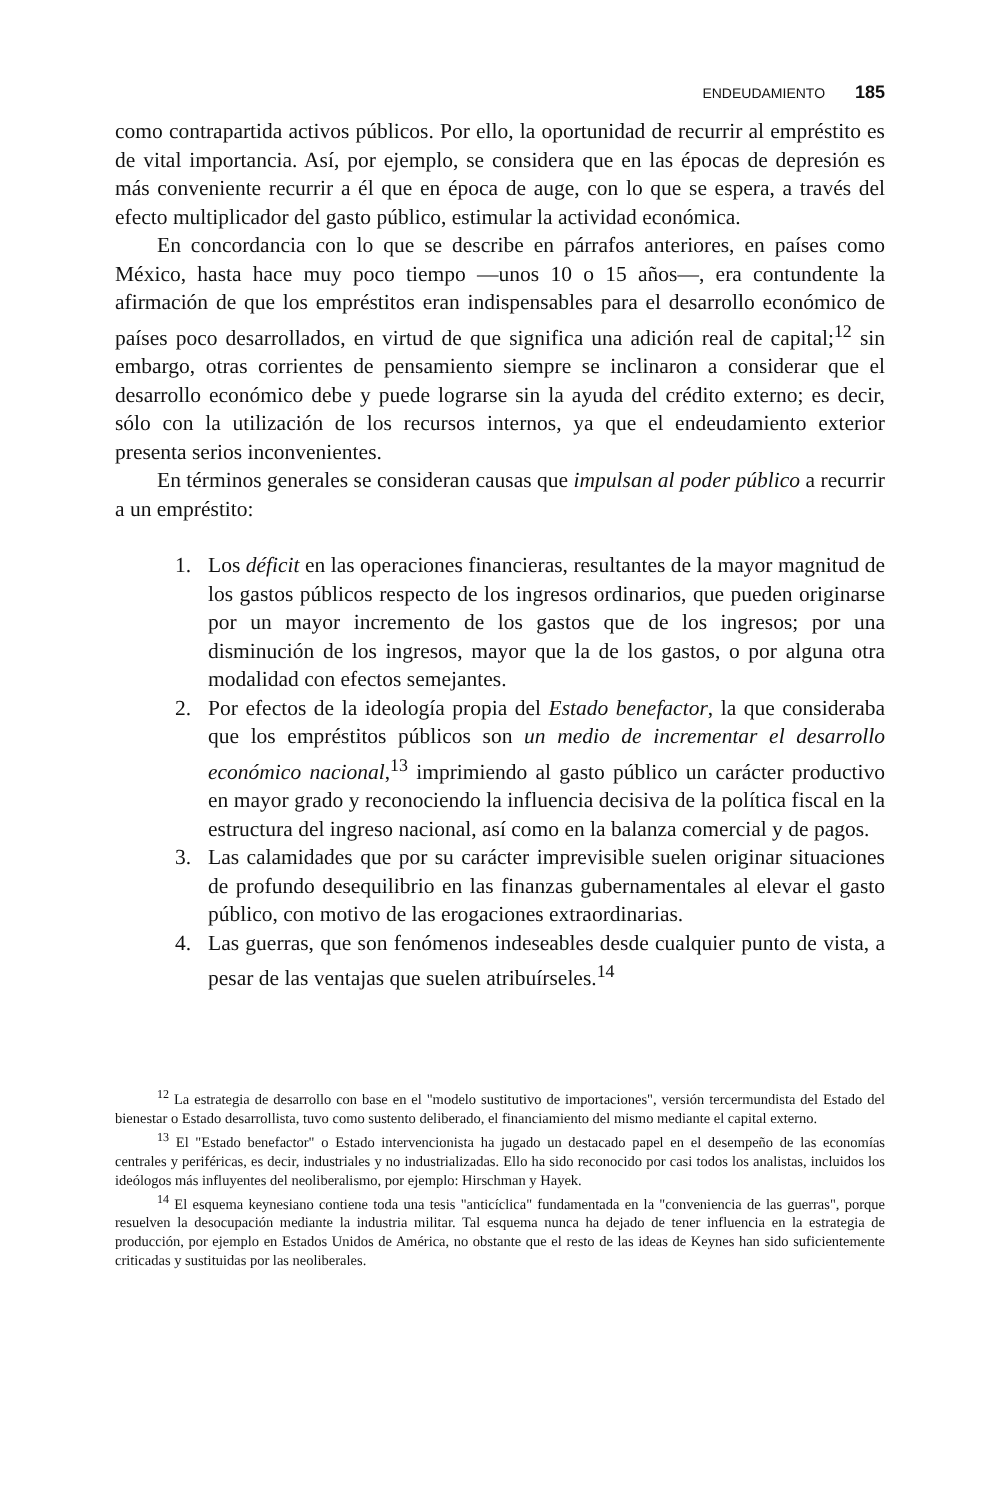ENDEUDAMIENTO 185
como contrapartida activos públicos. Por ello, la oportunidad de recurrir al empréstito es de vital importancia. Así, por ejemplo, se considera que en las épocas de depresión es más conveniente recurrir a él que en época de auge, con lo que se espera, a través del efecto multiplicador del gasto público, estimular la actividad económica.
En concordancia con lo que se describe en párrafos anteriores, en países como México, hasta hace muy poco tiempo —unos 10 o 15 años—, era contundente la afirmación de que los empréstitos eran indispensables para el desarrollo económico de países poco desarrollados, en virtud de que significa una adición real de capital;<sup>12</sup> sin embargo, otras corrientes de pensamiento siempre se inclinaron a considerar que el desarrollo económico debe y puede lograrse sin la ayuda del crédito externo; es decir, sólo con la utilización de los recursos internos, ya que el endeudamiento exterior presenta serios inconvenientes.
En términos generales se consideran causas que impulsan al poder público a recurrir a un empréstito:
1. Los déficit en las operaciones financieras, resultantes de la mayor magnitud de los gastos públicos respecto de los ingresos ordinarios, que pueden originarse por un mayor incremento de los gastos que de los ingresos; por una disminución de los ingresos, mayor que la de los gastos, o por alguna otra modalidad con efectos semejantes.
2. Por efectos de la ideología propia del Estado benefactor, la que consideraba que los empréstitos públicos son un medio de incrementar el desarrollo económico nacional,<sup>13</sup> imprimiendo al gasto público un carácter productivo en mayor grado y reconociendo la influencia decisiva de la política fiscal en la estructura del ingreso nacional, así como en la balanza comercial y de pagos.
3. Las calamidades que por su carácter imprevisible suelen originar situaciones de profundo desequilibrio en las finanzas gubernamentales al elevar el gasto público, con motivo de las erogaciones extraordinarias.
4. Las guerras, que son fenómenos indeseables desde cualquier punto de vista, a pesar de las ventajas que suelen atribuírseles.<sup>14</sup>
<sup>12</sup> La estrategia de desarrollo con base en el "modelo sustitutivo de importaciones", versión tercermundista del Estado del bienestar o Estado desarrollista, tuvo como sustento deliberado, el financiamiento del mismo mediante el capital externo.
<sup>13</sup> El "Estado benefactor" o Estado intervencionista ha jugado un destacado papel en el desempeño de las economías centrales y periféricas, es decir, industriales y no industrializadas. Ello ha sido reconocido por casi todos los analistas, incluidos los ideólogos más influyentes del neoliberalismo, por ejemplo: Hirschman y Hayek.
<sup>14</sup> El esquema keynesiano contiene toda una tesis "anticíclica" fundamentada en la "conveniencia de las guerras", porque resuelven la desocupación mediante la industria militar. Tal esquema nunca ha dejado de tener influencia en la estrategia de producción, por ejemplo en Estados Unidos de América, no obstante que el resto de las ideas de Keynes han sido suficientemente criticadas y sustituidas por las neoliberales.